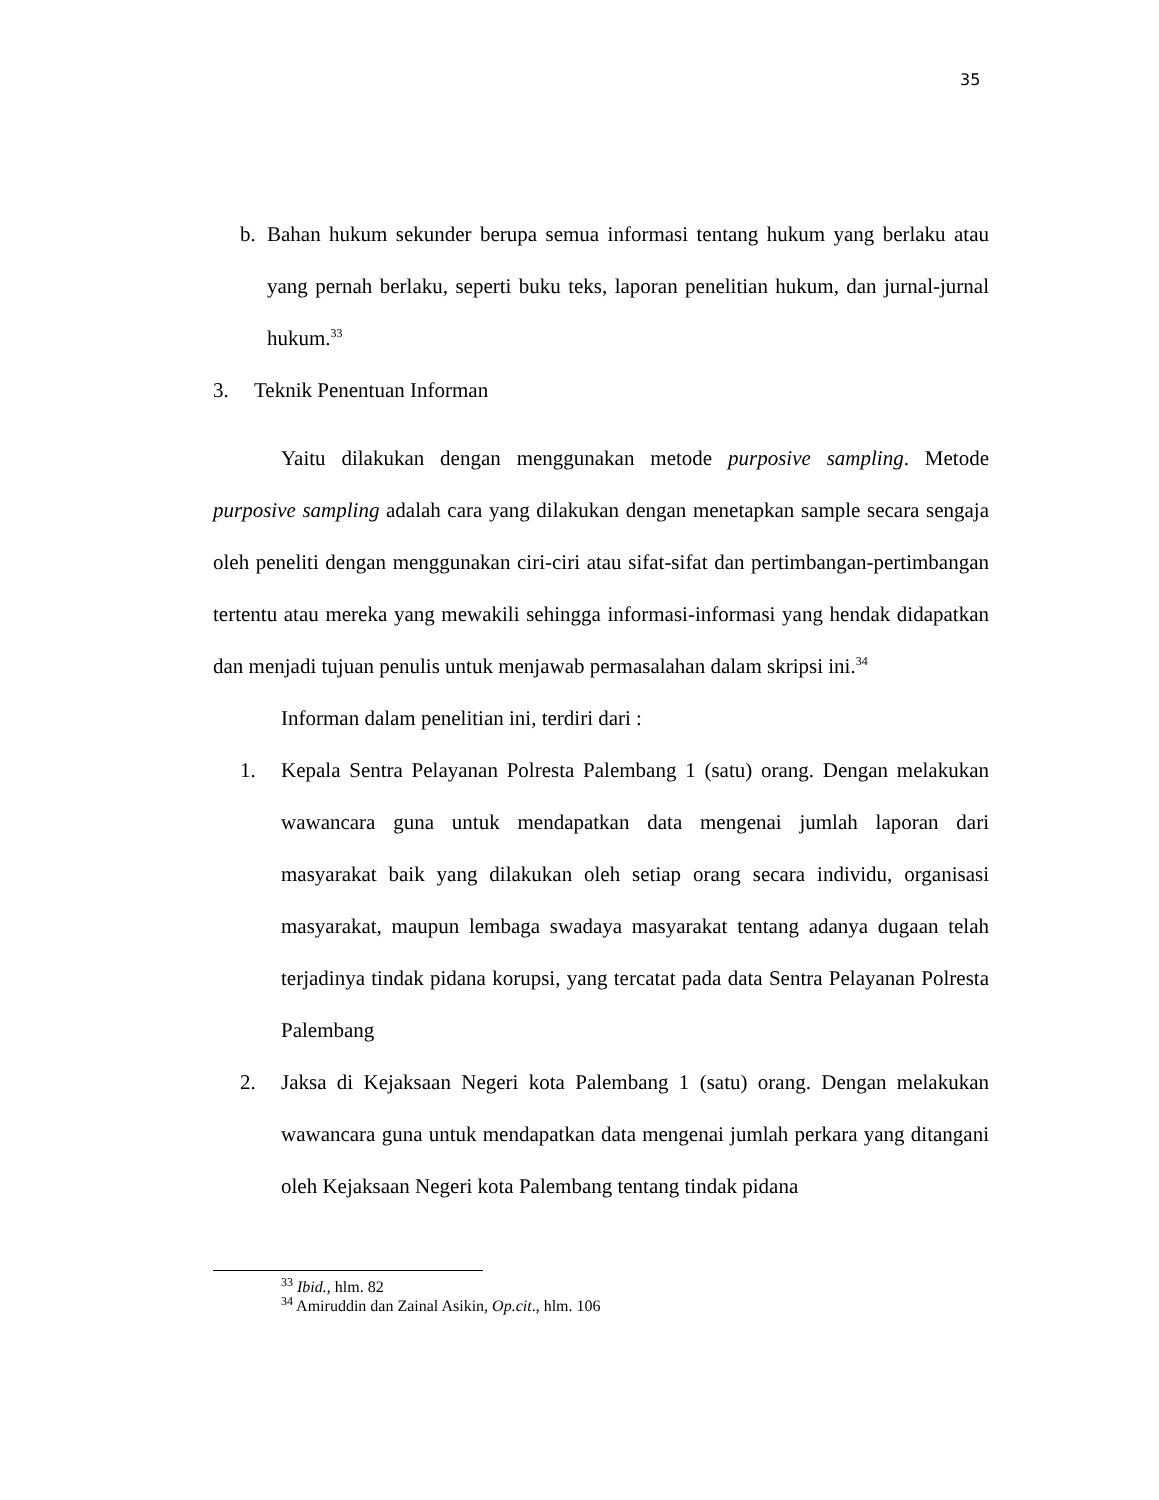35
b. Bahan hukum sekunder berupa semua informasi tentang hukum yang berlaku atau yang pernah berlaku, seperti buku teks, laporan penelitian hukum, dan jurnal-jurnal hukum.<sup>33</sup>
3. Teknik Penentuan Informan
Yaitu dilakukan dengan menggunakan metode purposive sampling. Metode purposive sampling adalah cara yang dilakukan dengan menetapkan sample secara sengaja oleh peneliti dengan menggunakan ciri-ciri atau sifat-sifat dan pertimbangan-pertimbangan tertentu atau mereka yang mewakili sehingga informasi-informasi yang hendak didapatkan dan menjadi tujuan penulis untuk menjawab permasalahan dalam skripsi ini.<sup>34</sup>
Informan dalam penelitian ini, terdiri dari :
1. Kepala Sentra Pelayanan Polresta Palembang 1 (satu) orang. Dengan melakukan wawancara guna untuk mendapatkan data mengenai jumlah laporan dari masyarakat baik yang dilakukan oleh setiap orang secara individu, organisasi masyarakat, maupun lembaga swadaya masyarakat tentang adanya dugaan telah terjadinya tindak pidana korupsi, yang tercatat pada data Sentra Pelayanan Polresta Palembang
2. Jaksa di Kejaksaan Negeri kota Palembang 1 (satu) orang. Dengan melakukan wawancara guna untuk mendapatkan data mengenai jumlah perkara yang ditangani oleh Kejaksaan Negeri kota Palembang tentang tindak pidana
<sup>33</sup> Ibid., hlm. 82
<sup>34</sup> Amiruddin dan Zainal Asikin, Op.cit., hlm. 106